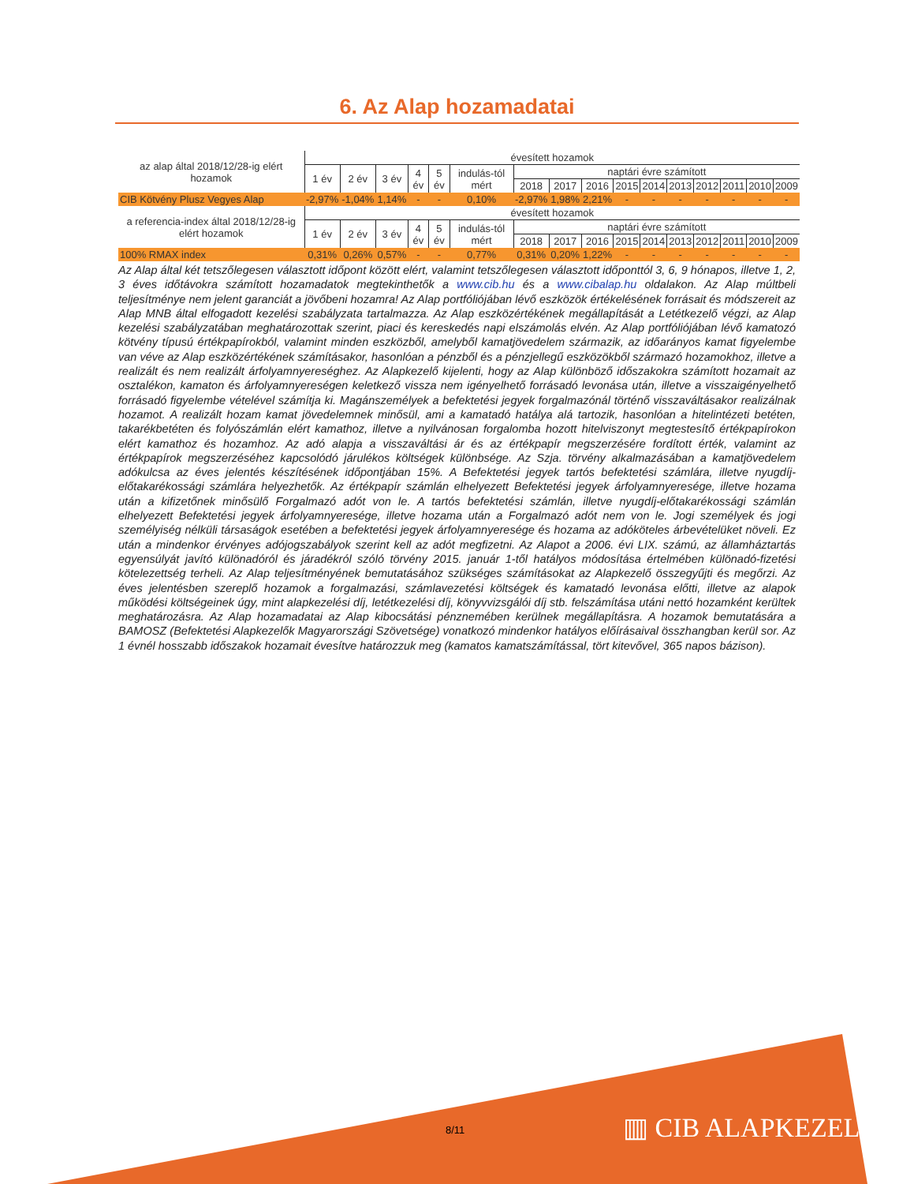6. Az Alap hozamadatai
| az alap által 2018/12/28-ig elért hozamok | évesített hozamok | | | | | | | | | | | | | | | |
| --- | --- | --- | --- | --- | --- | --- | --- | --- | --- | --- | --- | --- | --- | --- | --- | --- |
| | 1 év | 2 év | 3 év | 4 év | 5 év | indulás-tól mért | naptári évre számított | | | | | | | | | |
| | | | | | | | 2018 | 2017 | 2016 | 2015 | 2014 | 2013 | 2012 | 2011 | 2010 | 2009 |
| CIB Kötvény Plusz Vegyes Alap | -2,97% | -1,04% | 1,14% | - | - | 0,10% | -2,97% | 1,98% | 2,21% | - | - | - | - | - | - | - |
| a referencia-index által 2018/12/28-ig elért hozamok | évesített hozamok | | | | | | | | | | | | | | | |
| | 1 év | 2 év | 3 év | 4 év | 5 év | indulás-tól mért | naptári évre számított | | | | | | | | | |
| | | | | | | | 2018 | 2017 | 2016 | 2015 | 2014 | 2013 | 2012 | 2011 | 2010 | 2009 |
| 100% RMAX index | 0,31% | 0,26% | 0,57% | - | - | 0,77% | 0,31% | 0,20% | 1,22% | - | - | - | - | - | - | - |
Az Alap által két tetszőlegesen választott időpont között elért, valamint tetszőlegesen választott időponttól 3, 6, 9 hónapos, illetve 1, 2, 3 éves időtávokra számított hozamadatok megtekinthetők a www.cib.hu és a www.cibalap.hu oldalakon. Az Alap múltbeli teljesítménye nem jelent garanciát a jövőbeni hozamra! Az Alap portfóliójában lévő eszközök értékelésének forrásait és módszereit az Alap MNB által elfogadott kezelési szabályzata tartalmazza. Az Alap eszközértékének megállapítását a Letétkezelő végzi, az Alap kezelési szabályzatában meghatározottak szerint, piaci és kereskedés napi elszámolás elvén. Az Alap portfóliójában lévő kamatozó kötvény típusú értékpapírokból, valamint minden eszközből, amelyből kamatjövedelem származik, az időarányos kamat figyelembe van véve az Alap eszközértékének számításakor, hasonlóan a pénzből és a pénzjellegű eszközökből származó hozamokhoz, illetve a realizált és nem realizált árfolyamnyereséghez. Az Alapkezelő kijelenti, hogy az Alap különböző időszakokra számított hozamait az osztalékon, kamaton és árfolyamnyereségen keletkező vissza nem igényelhető forrásadó levonása után, illetve a visszaigényelhető forrásadó figyelembe vételével számítja ki. Magánszemélyek a befektetési jegyek forgalmazónál történő visszaváltásakor realizálnak hozamot. A realizált hozam kamat jövedelemnek minősül, ami a kamatadó hatálya alá tartozik, hasonlóan a hitelintézeti betéten, takarékbetéten és folyószámlán elért kamathoz, illetve a nyilvánosan forgalomba hozott hitelviszonyt megtestesítő értékpapírokon elért kamathoz és hozamhoz. Az adó alapja a visszaváltási ár és az értékpapír megszerzésére fordított érték, valamint az értékpapírok megszerzéséhez kapcsolódó járulékos költségek különbsége. Az Szja. törvény alkalmazásában a kamatjövedelem adókulcsa az éves jelentés készítésének időpontjában 15%. A Befektetési jegyek tartós befektetési számlára, illetve nyugdíj-előtakarékossági számlára helyezhetők. Az értékpapír számlán elhelyezett Befektetési jegyek árfolyamnyeresége, illetve hozama után a kifizetőnek minősülő Forgalmazó adót von le. A tartós befektetési számlán, illetve nyugdíj-előtakarékossági számlán elhelyezett Befektetési jegyek árfolyamnyeresége, illetve hozama után a Forgalmazó adót nem von le. Jogi személyek és jogi személyiség nélküli társaságok esetében a befektetési jegyek árfolyamnyeresége és hozama az adóköteles árbevételüket növeli. Ez után a mindenkor érvényes adójogszabályok szerint kell az adót megfizetni. Az Alapot a 2006. évi LIX. számú, az államháztartás egyensúlyát javító különadóról és járadékról szóló törvény 2015. január 1-től hatályos módosítása értelmében különadó-fizetési kötelezettség terheli. Az Alap teljesítményének bemutatásához szükséges számításokat az Alapkezelő összegyűjti és megőrzi. Az éves jelentésben szereplő hozamok a forgalmazási, számlavezetési költségek és kamatadó levonása előtti, illetve az alapok működési költségeinek úgy, mint alapkezelési díj, letétkezelési díj, könyvvizsgálói díj stb. felszámítása utáni nettó hozamként kerültek meghatározásra. Az Alap hozamadatai az Alap kibocsátási pénznemében kerülnek megállapításra. A hozamok bemutatására a BAMOSZ (Befektetési Alapkezelők Magyarországi Szövetsége) vonatkozó mindenkor hatályos előírásaival összhangban kerül sor. Az 1 évnél hosszabb időszakok hozamait évesítve határozzuk meg (kamatos kamatszámítással, tört kitevővel, 365 napos bázison).
8/11 ▥ CIB ALAPKEZELŐ